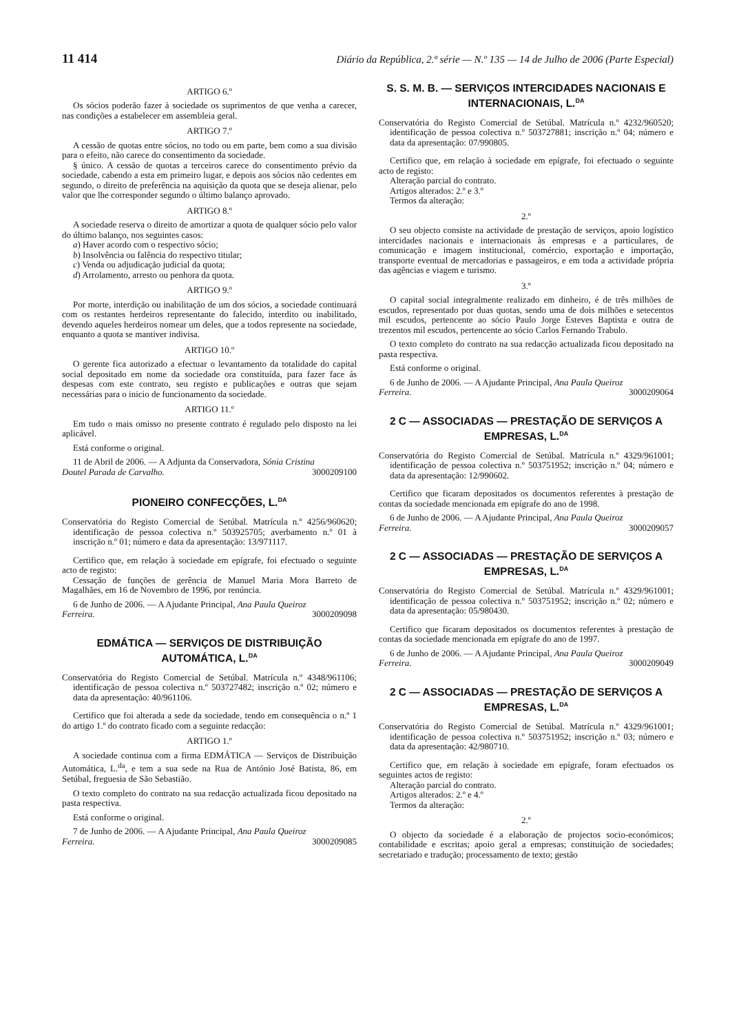11 414 Diário da República, 2.ª série — N.º 135 — 14 de Julho de 2006 (Parte Especial)
ARTIGO 6.º
Os sócios poderão fazer à sociedade os suprimentos de que venha a carecer, nas condições a estabelecer em assembleia geral.
ARTIGO 7.º
A cessão de quotas entre sócios, no todo ou em parte, bem como a sua divisão para o efeito, não carece do consentimento da sociedade.
§ único. A cessão de quotas a terceiros carece do consentimento prévio da sociedade, cabendo a esta em primeiro lugar, e depois aos sócios não cedentes em segundo, o direito de preferência na aquisição da quota que se deseja alienar, pelo valor que lhe corresponder segundo o último balanço aprovado.
ARTIGO 8.º
A sociedade reserva o direito de amortizar a quota de qualquer sócio pelo valor do último balanço, nos seguintes casos:
a) Haver acordo com o respectivo sócio;
b) Insolvência ou falência do respectivo titular;
c) Venda ou adjudicação judicial da quota;
d) Arrolamento, arresto ou penhora da quota.
ARTIGO 9.º
Por morte, interdição ou inabilitação de um dos sócios, a sociedade continuará com os restantes herdeiros representante do falecido, interdito ou inabilitado, devendo aqueles herdeiros nomear um deles, que a todos represente na sociedade, enquanto a quota se mantiver indivisa.
ARTIGO 10.º
O gerente fica autorizado a efectuar o levantamento da totalidade do capital social depositado em nome da sociedade ora constituída, para fazer face ás despesas com este contrato, seu registo e publicações e outras que sejam necessárias para o inicio de funcionamento da sociedade.
ARTIGO 11.º
Em tudo o mais omisso no presente contrato é regulado pelo disposto na lei aplicável.
Está conforme o original.
11 de Abril de 2006. — A Adjunta da Conservadora, Sónia Cristina
Doutel Parada de Carvalho. 3000209100
PIONEIRO CONFECÇÕES, L.<sup>DA</sup>
Conservatória do Registo Comercial de Setúbal. Matrícula n.º 4256/960620; identificação de pessoa colectiva n.º 503925705; averbamento n.º 01 à inscrição n.º 01; número e data da apresentação: 13/971117.
Certifico que, em relação à sociedade em epígrafe, foi efectuado o seguinte acto de registo:
Cessação de funções de gerência de Manuel Maria Mora Barreto de Magalhães, em 16 de Novembro de 1996, por renúncia.
6 de Junho de 2006. — A Ajudante Principal, Ana Paula Queiroz
Ferreira. 3000209098
EDMÁTICA — SERVIÇOS DE DISTRIBUIÇÃO AUTOMÁTICA, L.<sup>DA</sup>
Conservatória do Registo Comercial de Setúbal. Matrícula n.º 4348/961106; identificação de pessoa colectiva n.º 503727482; inscrição n.º 02; número e data da apresentação: 40/961106.
Certifico que foi alterada a sede da sociedade, tendo em consequência o n.º 1 do artigo 1.º do contrato ficado com a seguinte redacção:
ARTIGO 1.º
A sociedade continua com a firma EDMÁTICA — Serviços de Distribuição Automática, L.<sup>da</sup>, e tem a sua sede na Rua de António José Batista, 86, em Setúbal, freguesia de São Sebastião.
O texto completo do contrato na sua redacção actualizada ficou depositado na pasta respectiva.
Está conforme o original.
7 de Junho de 2006. — A Ajudante Principal, Ana Paula Queiroz
Ferreira. 3000209085
S. S. M. B. — SERVIÇOS INTERCIDADES NACIONAIS E INTERNACIONAIS, L.<sup>DA</sup>
Conservatória do Registo Comercial de Setúbal. Matrícula n.º 4232/960520; identificação de pessoa colectiva n.º 503727881; inscrição n.º 04; número e data da apresentação: 07/990805.
Certifico que, em relação à sociedade em epígrafe, foi efectuado o seguinte acto de registo:
Alteração parcial do contrato.
Artigos alterados: 2.º e 3.º
Termos da alteração:
2.º
O seu objecto consiste na actividade de prestação de serviços, apoio logístico intercidades nacionais e internacionais às empresas e a particulares, de comunicação e imagem institucional, comércio, exportação e importação, transporte eventual de mercadorias e passageiros, e em toda a actividade própria das agências e viagem e turismo.
3.º
O capital social integralmente realizado em dinheiro, é de três milhões de escudos, representado por duas quotas, sendo uma de dois milhões e setecentos mil escudos, pertencente ao sócio Paulo Jorge Esteves Baptista e outra de trezentos mil escudos, pertencente ao sócio Carlos Fernando Trabulo.
O texto completo do contrato na sua redacção actualizada ficou depositado na pasta respectiva.
Está conforme o original.
6 de Junho de 2006. — A Ajudante Principal, Ana Paula Queiroz
Ferreira. 3000209064
2 C — ASSOCIADAS — PRESTAÇÃO DE SERVIÇOS A EMPRESAS, L.<sup>DA</sup>
Conservatória do Registo Comercial de Setúbal. Matrícula n.º 4329/961001; identificação de pessoa colectiva n.º 503751952; inscrição n.º 04; número e data da apresentação: 12/990602.
Certifico que ficaram depositados os documentos referentes à prestação de contas da sociedade mencionada em epígrafe do ano de 1998.
6 de Junho de 2006. — A Ajudante Principal, Ana Paula Queiroz
Ferreira. 3000209057
2 C — ASSOCIADAS — PRESTAÇÃO DE SERVIÇOS A EMPRESAS, L.<sup>DA</sup>
Conservatória do Registo Comercial de Setúbal. Matrícula n.º 4329/961001; identificação de pessoa colectiva n.º 503751952; inscrição n.º 02; número e data da apresentação: 05/980430.
Certifico que ficaram depositados os documentos referentes à prestação de contas da sociedade mencionada em epígrafe do ano de 1997.
6 de Junho de 2006. — A Ajudante Principal, Ana Paula Queiroz
Ferreira. 3000209049
2 C — ASSOCIADAS — PRESTAÇÃO DE SERVIÇOS A EMPRESAS, L.<sup>DA</sup>
Conservatória do Registo Comercial de Setúbal. Matrícula n.º 4329/961001; identificação de pessoa colectiva n.º 503751952; inscrição n.º 03; número e data da apresentação: 42/980710.
Certifico que, em relação à sociedade em epígrafe, foram efectuados os seguintes actos de registo:
Alteração parcial do contrato.
Artigos alterados: 2.º e 4.º
Termos da alteração:
2.º
O objecto da sociedade é a elaboração de projectos socio-económicos; contabilidade e escritas; apoio geral a empresas; constituição de sociedades; secretariado e tradução; processamento de texto; gestão